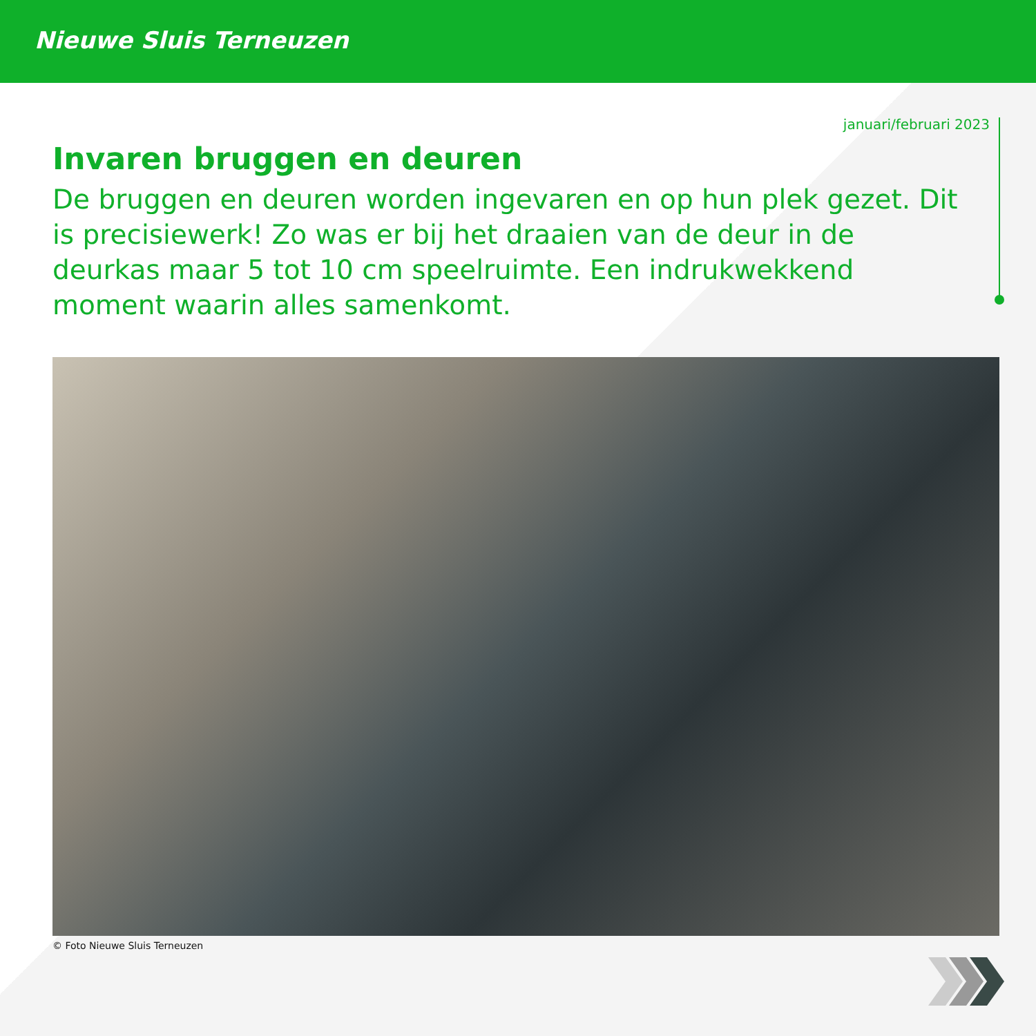Nieuwe Sluis Terneuzen
januari/februari 2023
Invaren bruggen en deuren
De bruggen en deuren worden ingevaren en op hun plek gezet. Dit is precisiewerk! Zo was er bij het draaien van de deur in de deurkas maar 5 tot 10 cm speelruimte. Een indrukwekkend moment waarin alles samenkomt.
© Foto Nieuwe Sluis Terneuzen